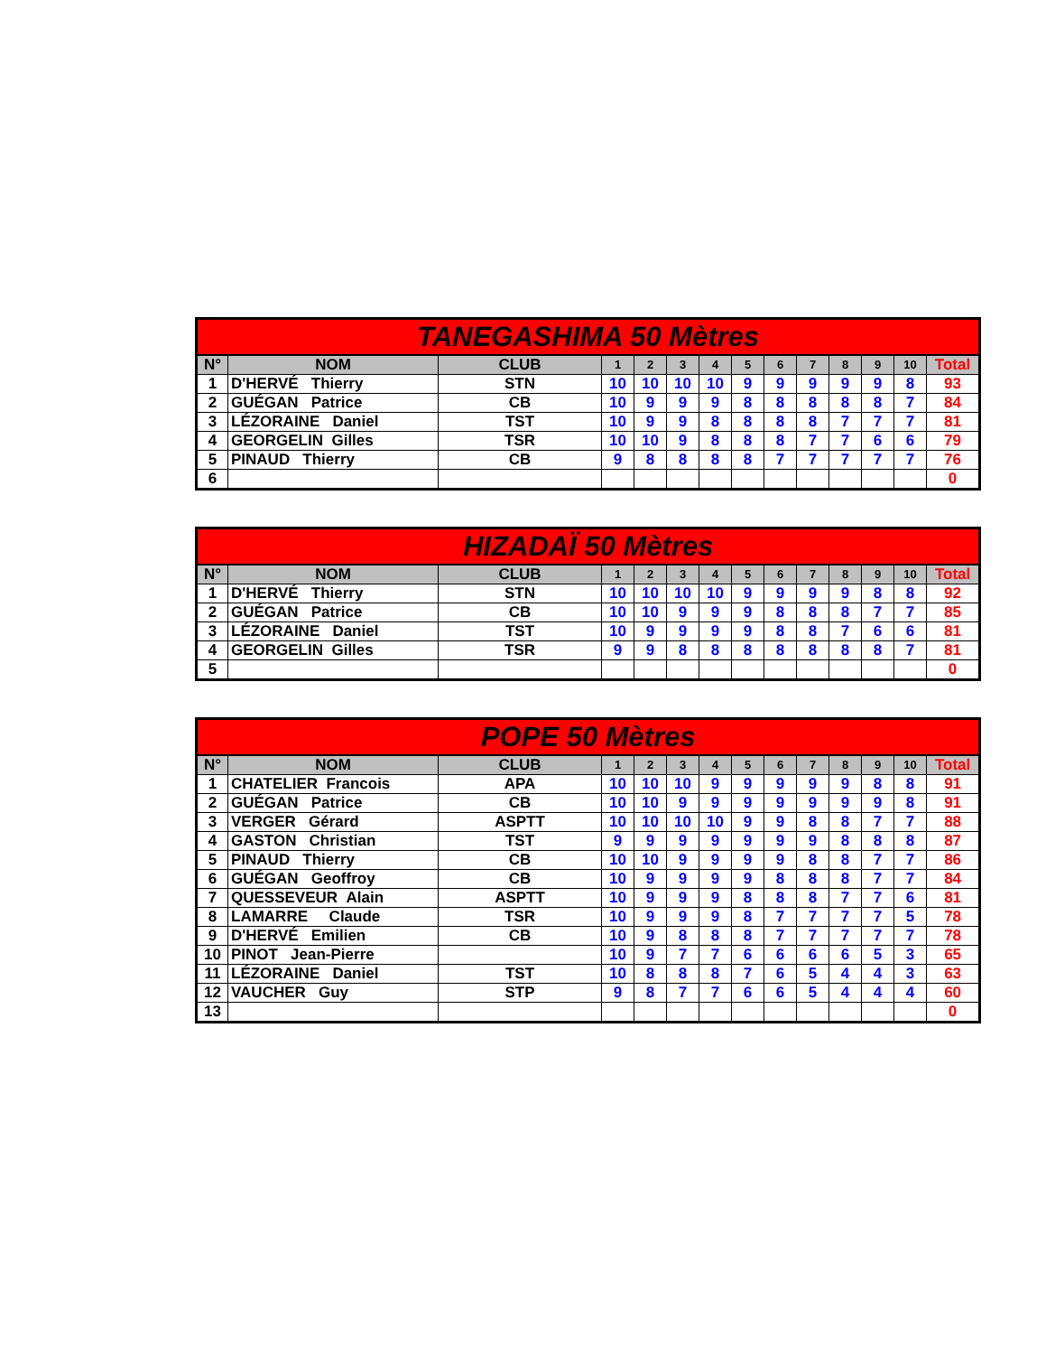| TANEGASHIMA 50 Mètres | | | | | | | | | | | | | |
| --- | --- | --- | --- | --- | --- | --- | --- | --- | --- | --- | --- | --- | --- |
| N° | NOM | CLUB | 1 | 2 | 3 | 4 | 5 | 6 | 7 | 8 | 9 | 10 | Total |
| 1 | D'HERVÉ Thierry | STN | 10 | 10 | 10 | 10 | 9 | 9 | 9 | 9 | 9 | 8 | 93 |
| 2 | GUÉGAN Patrice | CB | 10 | 9 | 9 | 9 | 8 | 8 | 8 | 8 | 8 | 7 | 84 |
| 3 | LÉZORAINE Daniel | TST | 10 | 9 | 9 | 8 | 8 | 8 | 8 | 7 | 7 | 7 | 81 |
| 4 | GEORGELIN Gilles | TSR | 10 | 10 | 9 | 8 | 8 | 8 | 7 | 7 | 6 | 6 | 79 |
| 5 | PINAUD Thierry | CB | 9 | 8 | 8 | 8 | 8 | 7 | 7 | 7 | 7 | 7 | 76 |
| 6 | | | | | | | | | | | | | 0 |
| HIZADAÏ 50 Mètres | | | | | | | | | | | | | |
| --- | --- | --- | --- | --- | --- | --- | --- | --- | --- | --- | --- | --- | --- |
| N° | NOM | CLUB | 1 | 2 | 3 | 4 | 5 | 6 | 7 | 8 | 9 | 10 | Total |
| 1 | D'HERVÉ Thierry | STN | 10 | 10 | 10 | 10 | 9 | 9 | 9 | 9 | 8 | 8 | 92 |
| 2 | GUÉGAN Patrice | CB | 10 | 10 | 9 | 9 | 9 | 8 | 8 | 8 | 7 | 7 | 85 |
| 3 | LÉZORAINE Daniel | TST | 10 | 9 | 9 | 9 | 9 | 8 | 8 | 7 | 6 | 6 | 81 |
| 4 | GEORGELIN Gilles | TSR | 9 | 9 | 8 | 8 | 8 | 8 | 8 | 8 | 8 | 7 | 81 |
| 5 | | | | | | | | | | | | | 0 |
| POPE 50 Mètres | | | | | | | | | | | | | |
| --- | --- | --- | --- | --- | --- | --- | --- | --- | --- | --- | --- | --- | --- |
| N° | NOM | CLUB | 1 | 2 | 3 | 4 | 5 | 6 | 7 | 8 | 9 | 10 | Total |
| 1 | CHATELIER Francois | APA | 10 | 10 | 10 | 9 | 9 | 9 | 9 | 9 | 8 | 8 | 91 |
| 2 | GUÉGAN Patrice | CB | 10 | 10 | 9 | 9 | 9 | 9 | 9 | 9 | 9 | 8 | 91 |
| 3 | VERGER Gérard | ASPTT | 10 | 10 | 10 | 10 | 9 | 9 | 8 | 8 | 7 | 7 | 88 |
| 4 | GASTON Christian | TST | 9 | 9 | 9 | 9 | 9 | 9 | 9 | 8 | 8 | 8 | 87 |
| 5 | PINAUD Thierry | CB | 10 | 10 | 9 | 9 | 9 | 9 | 8 | 8 | 7 | 7 | 86 |
| 6 | GUÉGAN Geoffroy | CB | 10 | 9 | 9 | 9 | 9 | 8 | 8 | 8 | 7 | 7 | 84 |
| 7 | QUESSEVEUR Alain | ASPTT | 10 | 9 | 9 | 9 | 8 | 8 | 8 | 7 | 7 | 6 | 81 |
| 8 | LAMARRE Claude | TSR | 10 | 9 | 9 | 9 | 8 | 7 | 7 | 7 | 7 | 5 | 78 |
| 9 | D'HERVÉ Emilien | CB | 10 | 9 | 8 | 8 | 8 | 7 | 7 | 7 | 7 | 7 | 78 |
| 10 | PINOT Jean-Pierre | | 10 | 9 | 7 | 7 | 6 | 6 | 6 | 6 | 5 | 3 | 65 |
| 11 | LÉZORAINE Daniel | TST | 10 | 8 | 8 | 8 | 7 | 6 | 5 | 4 | 4 | 3 | 63 |
| 12 | VAUCHER Guy | STP | 9 | 8 | 7 | 7 | 6 | 6 | 5 | 4 | 4 | 4 | 60 |
| 13 | | | | | | | | | | | | | 0 |